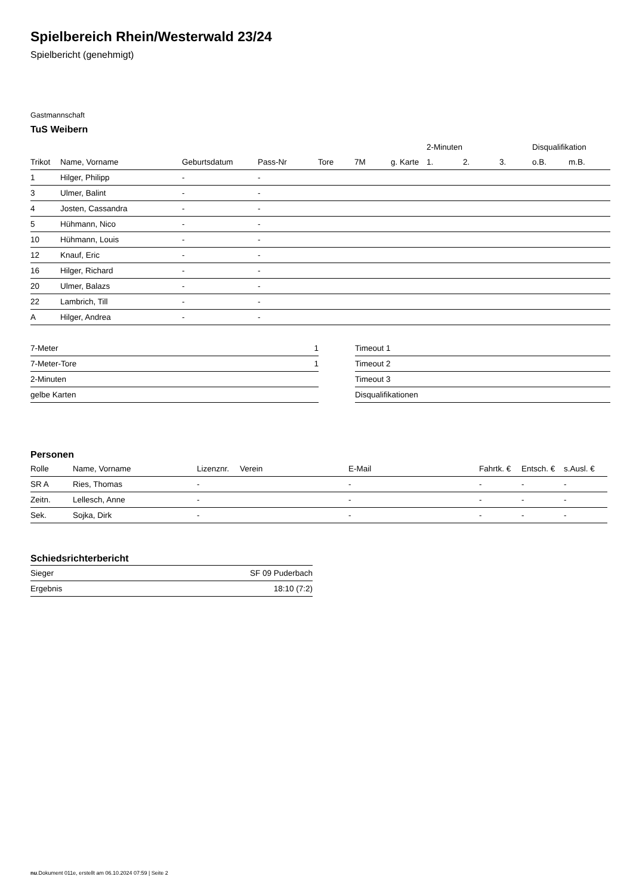Spielbereich Rhein/Westerwald 23/24
Spielbericht (genehmigt)
Gastmannschaft
TuS Weibern
| | | | | | | | 2-Minuten | | | Disqualifikation | |
| --- | --- | --- | --- | --- | --- | --- | --- | --- | --- | --- | --- |
| Trikot | Name, Vorname | Geburtsdatum | Pass-Nr | Tore | 7M | g. Karte | 1. | 2. | 3. | o.B. | m.B. |
| 1 | Hilger, Philipp | - | - | | | | | | | | |
| 3 | Ulmer, Balint | - | - | | | | | | | | |
| 4 | Josten, Cassandra | - | - | | | | | | | | |
| 5 | Hühmann, Nico | - | - | | | | | | | | |
| 10 | Hühmann, Louis | - | - | | | | | | | | |
| 12 | Knauf, Eric | - | - | | | | | | | | |
| 16 | Hilger, Richard | - | - | | | | | | | | |
| 20 | Ulmer, Balazs | - | - | | | | | | | | |
| 22 | Lambrich, Till | - | - | | | | | | | | |
| A | Hilger, Andrea | - | - | | | | | | | | |
| 7-Meter | 1 |
| 7-Meter-Tore | 1 |
| 2-Minuten | |
| gelbe Karten | |
| Timeout 1 |
| Timeout 2 |
| Timeout 3 |
| Disqualifikationen |
Personen
| Rolle | Name, Vorname | Lizenznr. | Verein | E-Mail | Fahrtk. € | Entsch. € | s.Ausl. € |
| --- | --- | --- | --- | --- | --- | --- | --- |
| SR A | Ries, Thomas | - | | - | - | - | - |
| Zeitn. | Lellesch, Anne | - | | - | - | - | - |
| Sek. | Sojka, Dirk | - | | - | - | - | - |
Schiedsrichterbericht
| Sieger | SF 09 Puderbach |
| Ergebnis | 18:10 (7:2) |
nu.Dokument 011e, erstellt am 06.10.2024 07:59 | Seite 2